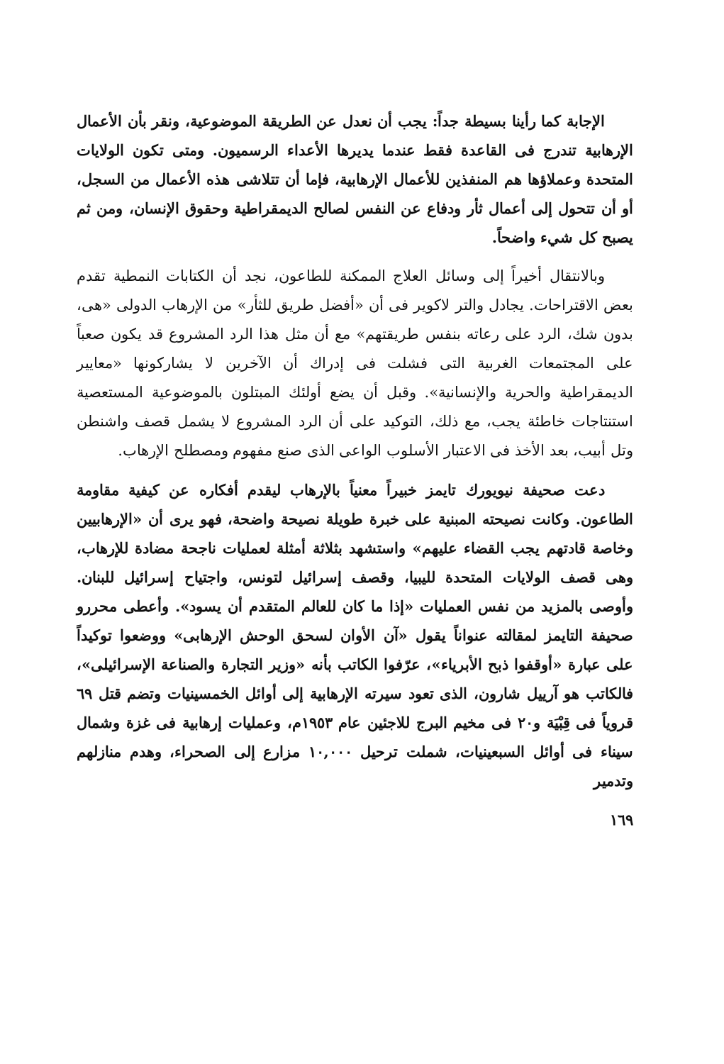الإجابة كما رأينا بسيطة جداً: يجب أن نعدل عن الطريقة الموضوعية، ونقر بأن الأعمال الإرهابية تندرج فى القاعدة فقط عندما يديرها الأعداء الرسميون. ومتى تكون الولايات المتحدة وعملاؤها هم المنفذين للأعمال الإرهابية، فإما أن تتلاشى هذه الأعمال من السجل، أو أن تتحول إلى أعمال ثأر ودفاع عن النفس لصالح الديمقراطية وحقوق الإنسان، ومن ثم يصبح كل شيء واضحاً.
وبالانتقال أخيراً إلى وسائل العلاج الممكنة للطاعون، نجد أن الكتابات النمطية تقدم بعض الاقتراحات. يجادل والتر لاكوير فى أن «أفضل طريق للثأر» من الإرهاب الدولى «هى، بدون شك، الرد على رعاته بنفس طريقتهم» مع أن مثل هذا الرد المشروع قد يكون صعباً على المجتمعات الغربية التى فشلت فى إدراك أن الآخرين لا يشاركونها «معايير الديمقراطية والحرية والإنسانية». وقبل أن يضع أولئك المبتلون بالموضوعية المستعصية استنتاجات خاطئة يجب، مع ذلك، التوكيد على أن الرد المشروع لا يشمل قصف واشنطن وتل أبيب، بعد الأخذ فى الاعتبار الأسلوب الواعى الذى صنع مفهوم ومصطلح الإرهاب.
دعت صحيفة نيويورك تايمز خبيراً معنياً بالإرهاب ليقدم أفكاره عن كيفية مقاومة الطاعون. وكانت نصيحته المبنية على خبرة طويلة نصيحة واضحة، فهو يرى أن «الإرهابيين وخاصة قادتهم يجب القضاء عليهم» واستشهد بثلاثة أمثلة لعمليات ناجحة مضادة للإرهاب، وهى قصف الولايات المتحدة لليبيا، وقصف إسرائيل لتونس، واجتياح إسرائيل للبنان. وأوصى بالمزيد من نفس العمليات «إذا ما كان للعالم المتقدم أن يسود». وأعطى محررو صحيفة التايمز لمقالته عنواناً يقول «آن الأوان لسحق الوحش الإرهابى» ووضعوا توكيداً على عبارة «أوقفوا ذبح الأبرياء»، عرّفوا الكاتب بأنه «وزير التجارة والصناعة الإسرائيلى»، فالكاتب هو آرييل شارون، الذى تعود سيرته الإرهابية إلى أوائل الخمسينيات وتضم قتل ٦٩ قروياً فى قِبْيَة و٢٠ فى مخيم البرج للاجئين عام ١٩٥٣م، وعمليات إرهابية فى غزة وشمال سيناء فى أوائل السبعينيات، شملت ترحيل ١٠,٠٠٠ مزارع إلى الصحراء، وهدم منازلهم وتدمير
١٦٩